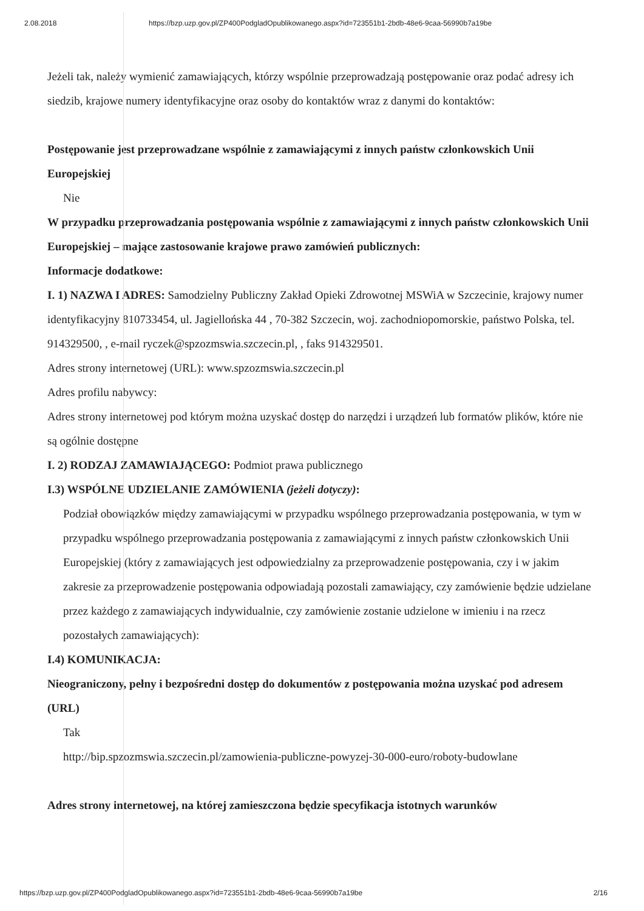2.08.2018 https://bzp.uzp.gov.pl/ZP400PodgladOpublikowanego.aspx?id=723551b1-2bdb-48e6-9caa-56990b7a19be
Jeżeli tak, należy wymienić zamawiających, którzy wspólnie przeprowadzają postępowanie oraz podać adresy ich siedzib, krajowe numery identyfikacyjne oraz osoby do kontaktów wraz z danymi do kontaktów:
Postępowanie jest przeprowadzane wspólnie z zamawiającymi z innych państw członkowskich Unii Europejskiej
Nie
W przypadku przeprowadzania postępowania wspólnie z zamawiającymi z innych państw członkowskich Unii Europejskiej – mające zastosowanie krajowe prawo zamówień publicznych:
Informacje dodatkowe:
I. 1) NAZWA I ADRES: Samodzielny Publiczny Zakład Opieki Zdrowotnej MSWiA w Szczecinie, krajowy numer identyfikacyjny 810733454, ul. Jagiellońska 44 , 70-382 Szczecin, woj. zachodniopomorskie, państwo Polska, tel. 914329500, , e-mail ryczek@spzozmswia.szczecin.pl, , faks 914329501.
Adres strony internetowej (URL): www.spzozmswia.szczecin.pl
Adres profilu nabywcy:
Adres strony internetowej pod którym można uzyskać dostęp do narzędzi i urządzeń lub formatów plików, które nie są ogólnie dostępne
I. 2) RODZAJ ZAMAWIAJĄCEGO: Podmiot prawa publicznego
I.3) WSPÓLNE UDZIELANIE ZAMÓWIENIA (jeżeli dotyczy):
Podział obowiązków między zamawiającymi w przypadku wspólnego przeprowadzania postępowania, w tym w przypadku wspólnego przeprowadzania postępowania z zamawiającymi z innych państw członkowskich Unii Europejskiej (który z zamawiających jest odpowiedzialny za przeprowadzenie postępowania, czy i w jakim zakresie za przeprowadzenie postępowania odpowiadają pozostali zamawiający, czy zamówienie będzie udzielane przez każdego z zamawiających indywidualnie, czy zamówienie zostanie udzielone w imieniu i na rzecz pozostałych zamawiających):
I.4) KOMUNIKACJA:
Nieograniczony, pełny i bezpośredni dostęp do dokumentów z postępowania można uzyskać pod adresem (URL)
Tak
http://bip.spzozmswia.szczecin.pl/zamowienia-publiczne-powyzej-30-000-euro/roboty-budowlane
Adres strony internetowej, na której zamieszczona będzie specyfikacja istotnych warunków
https://bzp.uzp.gov.pl/ZP400PodgladOpublikowanego.aspx?id=723551b1-2bdb-48e6-9caa-56990b7a19be 2/16